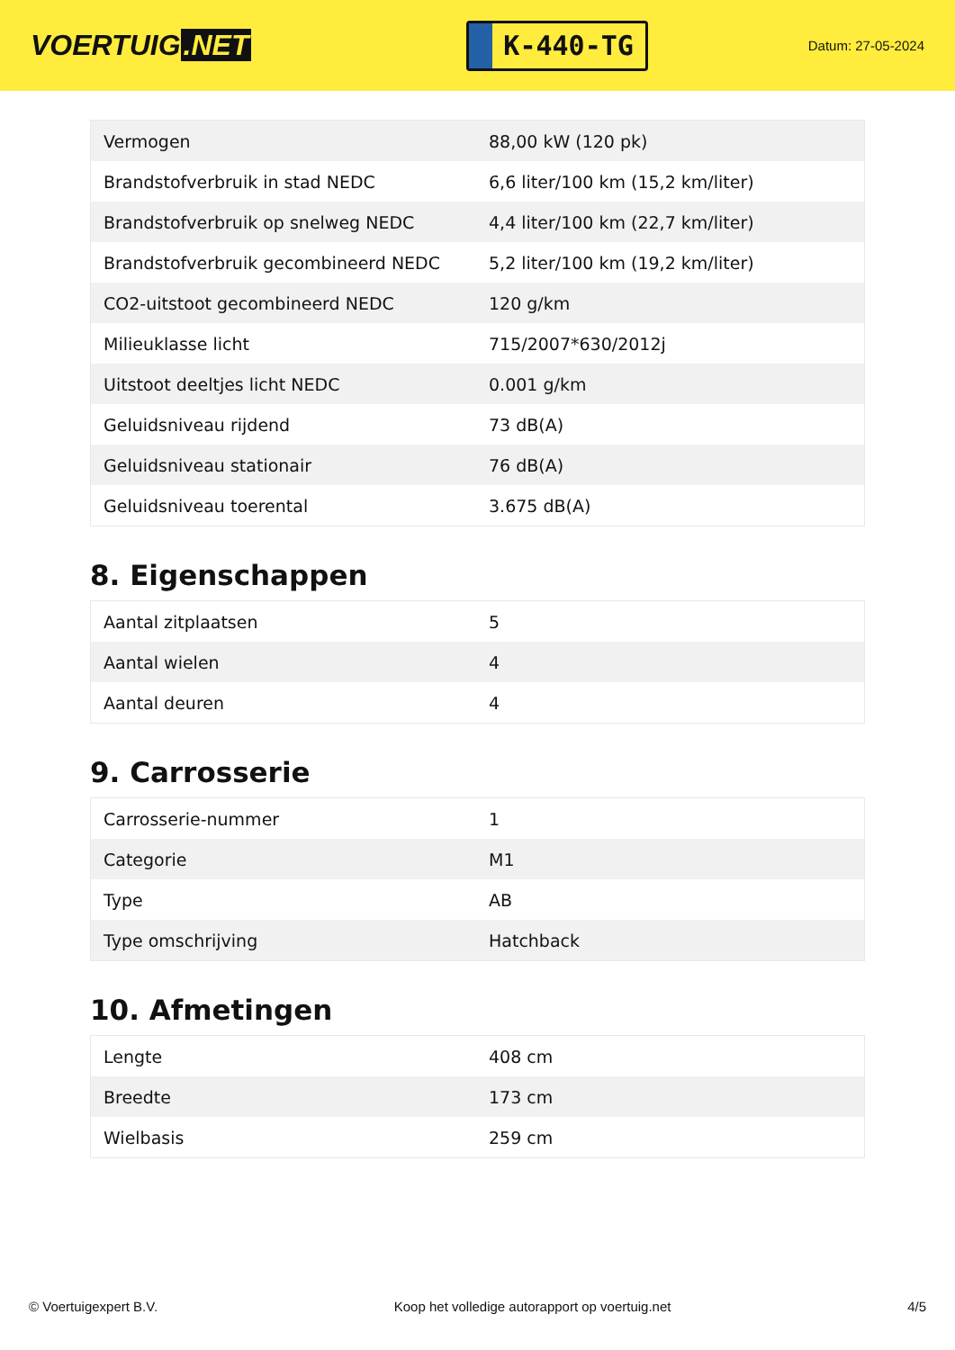VOERTUIG.NET
K-440-TG
Datum: 27-05-2024
| Vermogen | 88,00 kW (120 pk) |
| Brandstofverbruik in stad NEDC | 6,6 liter/100 km (15,2 km/liter) |
| Brandstofverbruik op snelweg NEDC | 4,4 liter/100 km (22,7 km/liter) |
| Brandstofverbruik gecombineerd NEDC | 5,2 liter/100 km (19,2 km/liter) |
| CO2-uitstoot gecombineerd NEDC | 120 g/km |
| Milieuklasse licht | 715/2007*630/2012j |
| Uitstoot deeltjes licht NEDC | 0.001 g/km |
| Geluidsniveau rijdend | 73 dB(A) |
| Geluidsniveau stationair | 76 dB(A) |
| Geluidsniveau toerental | 3.675 dB(A) |
8. Eigenschappen
| Aantal zitplaatsen | 5 |
| Aantal wielen | 4 |
| Aantal deuren | 4 |
9. Carrosserie
| Carrosserie-nummer | 1 |
| Categorie | M1 |
| Type | AB |
| Type omschrijving | Hatchback |
10. Afmetingen
| Lengte | 408 cm |
| Breedte | 173 cm |
| Wielbasis | 259 cm |
© Voertuigexpert B.V. Koop het volledige autorapport op voertuig.net 4/5